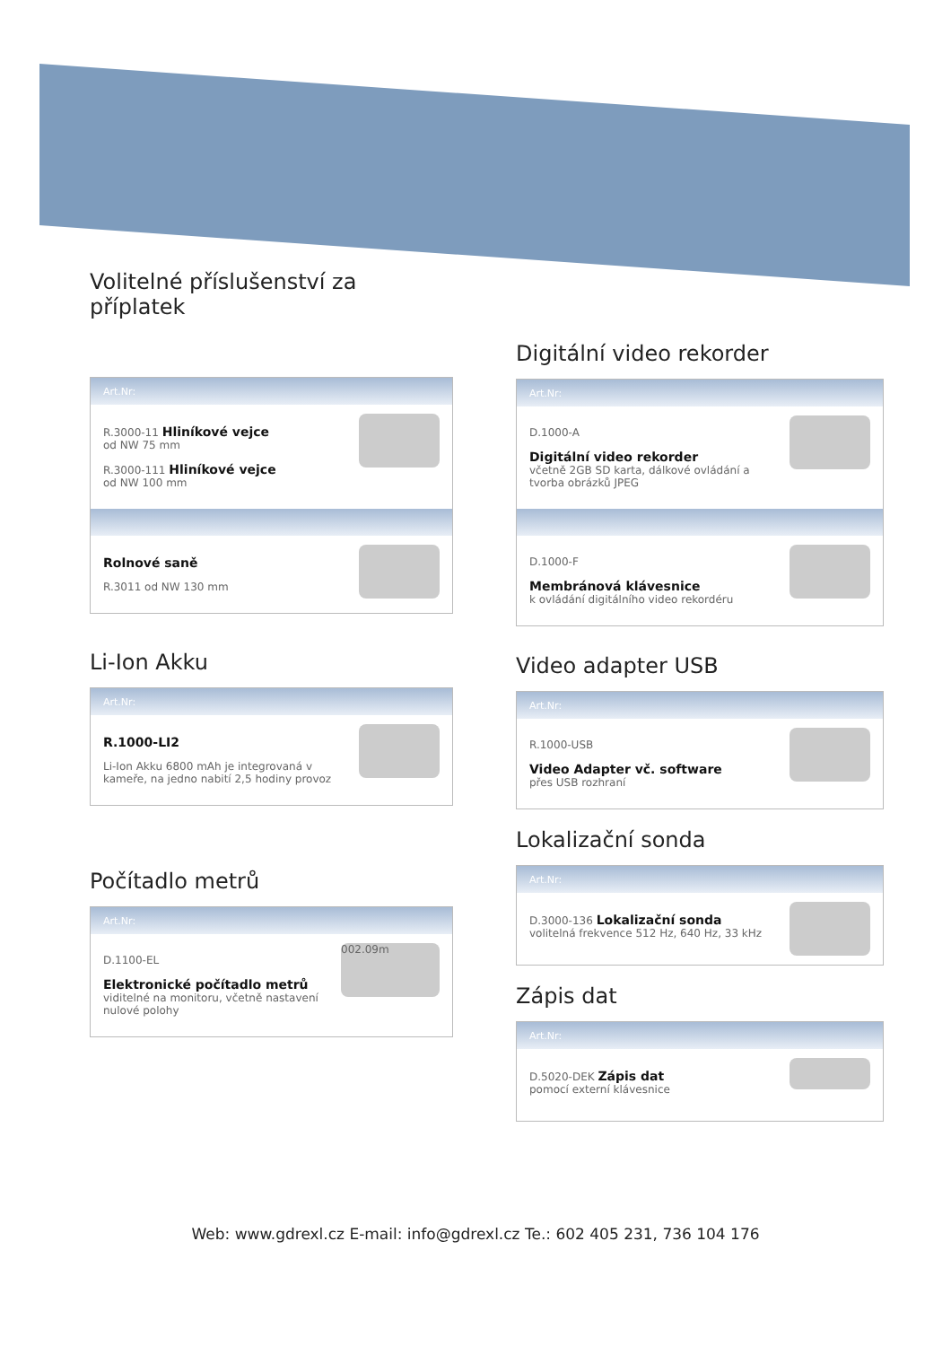Volitelné příslušenství za příplatek
Art.Nr:
R.3000-11 Hliníkové vejce
od NW 75 mm
R.3000-111 Hliníkové vejce
od NW 100 mm
Rolnové saně
R.3011 od NW 130 mm
Li-Ion Akku
Art.Nr:
R.1000-LI2
Li-Ion Akku 6800 mAh je integrovaná v kameře, na jedno nabití 2,5 hodiny provoz
Počítadlo metrů
Art.Nr:
002.09m
D.1100-EL
Elektronické počítadlo metrů
viditelné na monitoru, včetně nastavení nulové polohy
Digitální video rekorder
Art.Nr:
D.1000-A
Digitální video rekorder
včetně 2GB SD karta, dálkové ovládání a tvorba obrázků JPEG
D.1000-F
Membránová klávesnice
k ovládání digitálního video rekordéru
Video adapter USB
Art.Nr:
R.1000-USB
Video Adapter vč. software
přes USB rozhraní
Lokalizační sonda
Art.Nr:
D.3000-136 Lokalizační sonda
volitelná frekvence 512 Hz, 640 Hz, 33 kHz
Zápis dat
Art.Nr:
D.5020-DEK Zápis dat
pomocí externí klávesnice
Web: www.gdrexl.cz E-mail: info@gdrexl.cz Te.: 602 405 231, 736 104 176